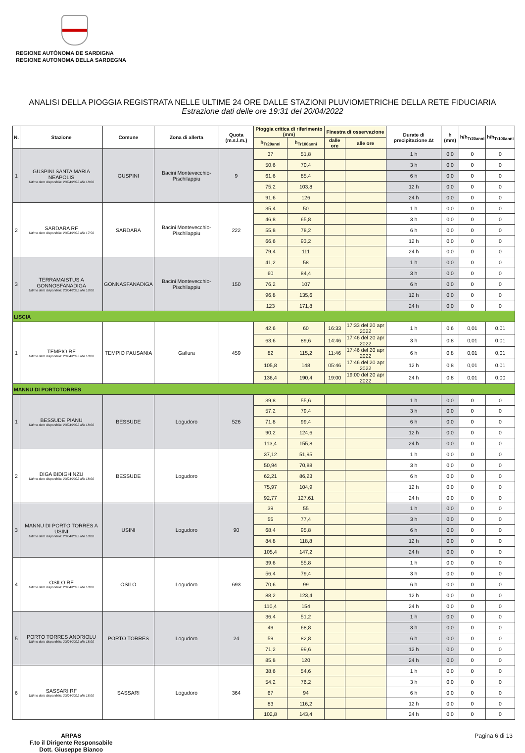REGIONE AUTÒNOMA DE SARDIGNA
REGIONE AUTONOMA DELLA SARDEGNA
ANALISI DELLA PIOGGIA REGISTRATA NELLE ULTIME 24 ORE DALLE STAZIONI PLUVIOMETRICHE DELLA RETE FIDUCIARIA
Estrazione dati delle ore 19:31 del 20/04/2022
| N. | Stazione | Comune | Zona di allerta | Quota (m.s.l.m.) | Pioggia critica di riferimento (mm) | | Finestra di osservazione | | Durate di precipitazione Δt | h (mm) | h/h<sub>Tr20anni</sub> | h/h<sub>Tr100anni</sub> |
| --- | --- | --- | --- | --- | --- | --- | --- | --- | --- | --- | --- | --- |
| | | | | | h<sub>Tr20anni</sub> | h<sub>Tr100anni</sub> | dalle ore | alle ore | | | | |
| 1 | GUSPINI SANTA MARIA NEAPOLIS Ultimo dato disponibile: 20/04/2022 alle 18:00 | GUSPINI | Bacini Montevecchio-Pischilappiu | 9 | 37 | 51,8 | | | 1 h | 0,0 | 0 | 0 |
| | | | | | 50,6 | 70,4 | | | 3 h | 0,0 | 0 | 0 |
| | | | | | 61,6 | 85,4 | | | 6 h | 0,0 | 0 | 0 |
| | | | | | 75,2 | 103,8 | | | 12 h | 0,0 | 0 | 0 |
| | | | | | 91,6 | 126 | | | 24 h | 0,0 | 0 | 0 |
| 2 | SARDARA RF Ultimo dato disponibile: 20/04/2022 alle 17:58 | SARDARA | Bacini Montevecchio-Pischilappiu | 222 | 35,4 | 50 | | | 1 h | 0,0 | 0 | 0 |
| | | | | | 46,8 | 65,8 | | | 3 h | 0,0 | 0 | 0 |
| | | | | | 55,8 | 78,2 | | | 6 h | 0,0 | 0 | 0 |
| | | | | | 66,6 | 93,2 | | | 12 h | 0,0 | 0 | 0 |
| | | | | | 79,4 | 111 | | | 24 h | 0,0 | 0 | 0 |
| 3 | TERRAMAISTUS A GONNOSFANADIGA Ultimo dato disponibile: 20/04/2022 alle 18:00 | GONNASFANADIGA | Bacini Montevecchio-Pischilappiu | 150 | 41,2 | 58 | | | 1 h | 0,0 | 0 | 0 |
| | | | | | 60 | 84,4 | | | 3 h | 0,0 | 0 | 0 |
| | | | | | 76,2 | 107 | | | 6 h | 0,0 | 0 | 0 |
| | | | | | 96,8 | 135,6 | | | 12 h | 0,0 | 0 | 0 |
| | | | | | 123 | 171,8 | | | 24 h | 0,0 | 0 | 0 |
| LISCIA | | | | | | | | | | | | |
| 1 | TEMPIO RF Ultimo dato disponibile: 20/04/2022 alle 18:00 | TEMPIO PAUSANIA | Gallura | 459 | 42,6 | 60 | 16:33 | 17:33 del 20 apr 2022 | 1 h | 0,6 | 0,01 | 0,01 |
| | | | | | 63,6 | 89,6 | 14:46 | 17:46 del 20 apr 2022 | 3 h | 0,8 | 0,01 | 0,01 |
| | | | | | 82 | 115,2 | 11:46 | 17:46 del 20 apr 2022 | 6 h | 0,8 | 0,01 | 0,01 |
| | | | | | 105,8 | 148 | 05:46 | 17:46 del 20 apr 2022 | 12 h | 0,8 | 0,01 | 0,01 |
| | | | | | 136,4 | 190,4 | 19:00 | 19:00 del 20 apr 2022 | 24 h | 0,8 | 0,01 | 0,00 |
| MANNU DI PORTOTORRES | | | | | | | | | | | | |
| 1 | BESSUDE PIANU Ultimo dato disponibile: 20/04/2022 alle 18:00 | BESSUDE | Logudoro | 526 | 39,8 | 55,6 | | | 1 h | 0,0 | 0 | 0 |
| | | | | | 57,2 | 79,4 | | | 3 h | 0,0 | 0 | 0 |
| | | | | | 71,8 | 99,4 | | | 6 h | 0,0 | 0 | 0 |
| | | | | | 90,2 | 124,6 | | | 12 h | 0,0 | 0 | 0 |
| | | | | | 113,4 | 155,8 | | | 24 h | 0,0 | 0 | 0 |
| 2 | DIGA BIDIGHINZU Ultimo dato disponibile: 20/04/2022 alle 18:00 | BESSUDE | Logudoro | | 37,12 | 51,95 | | | 1 h | 0,0 | 0 | 0 |
| | | | | | 50,94 | 70,88 | | | 3 h | 0,0 | 0 | 0 |
| | | | | | 62,21 | 86,23 | | | 6 h | 0,0 | 0 | 0 |
| | | | | | 75,97 | 104,9 | | | 12 h | 0,0 | 0 | 0 |
| | | | | | 92,77 | 127,61 | | | 24 h | 0,0 | 0 | 0 |
| 3 | MANNU DI PORTO TORRES A USINI Ultimo dato disponibile: 20/04/2022 alle 18:00 | USINI | Logudoro | 90 | 39 | 55 | | | 1 h | 0,0 | 0 | 0 |
| | | | | | 55 | 77,4 | | | 3 h | 0,0 | 0 | 0 |
| | | | | | 68,4 | 95,8 | | | 6 h | 0,0 | 0 | 0 |
| | | | | | 84,8 | 118,8 | | | 12 h | 0,0 | 0 | 0 |
| | | | | | 105,4 | 147,2 | | | 24 h | 0,0 | 0 | 0 |
| 4 | OSILO RF Ultimo dato disponibile: 20/04/2022 alle 18:00 | OSILO | Logudoro | 693 | 39,6 | 55,8 | | | 1 h | 0,0 | 0 | 0 |
| | | | | | 56,4 | 79,4 | | | 3 h | 0,0 | 0 | 0 |
| | | | | | 70,6 | 99 | | | 6 h | 0,0 | 0 | 0 |
| | | | | | 88,2 | 123,4 | | | 12 h | 0,0 | 0 | 0 |
| | | | | | 110,4 | 154 | | | 24 h | 0,0 | 0 | 0 |
| 5 | PORTO TORRES ANDRIOLU Ultimo dato disponibile: 20/04/2022 alle 18:00 | PORTO TORRES | Logudoro | 24 | 36,4 | 51,2 | | | 1 h | 0,0 | 0 | 0 |
| | | | | | 49 | 68,8 | | | 3 h | 0,0 | 0 | 0 |
| | | | | | 59 | 82,8 | | | 6 h | 0,0 | 0 | 0 |
| | | | | | 71,2 | 99,6 | | | 12 h | 0,0 | 0 | 0 |
| | | | | | 85,8 | 120 | | | 24 h | 0,0 | 0 | 0 |
| 6 | SASSARI RF Ultimo dato disponibile: 20/04/2022 alle 18:00 | SASSARI | Logudoro | 364 | 38,6 | 54,6 | | | 1 h | 0,0 | 0 | 0 |
| | | | | | 54,2 | 76,2 | | | 3 h | 0,0 | 0 | 0 |
| | | | | | 67 | 94 | | | 6 h | 0,0 | 0 | 0 |
| | | | | | 83 | 116,2 | | | 12 h | 0,0 | 0 | 0 |
| | | | | | 102,8 | 143,4 | | | 24 h | 0,0 | 0 | 0 |
ARPAS
F.to il Dirigente Responsabile
Dott. Giuseppe Bianco
Pagina 6 di 13